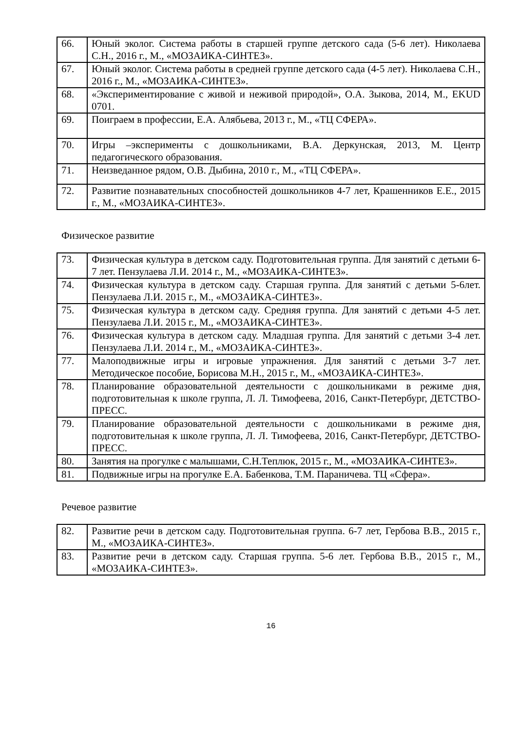| 66. | Юный эколог. Система работы в старшей группе детского сада (5-6 лет). Николаева С.Н., 2016 г., М., «МОЗАИКА-СИНТЕЗ». |
| 67. | Юный эколог. Система работы в средней группе детского сада (4-5 лет). Николаева С.Н., 2016 г., М., «МОЗАИКА-СИНТЕЗ». |
| 68. | «Экспериментирование с живой и неживой природой», О.А. Зыкова, 2014, М., EKUD 0701. |
| 69. | Поиграем в профессии, Е.А. Алябьева, 2013 г., М., «ТЦ СФЕРА». |
| 70. | Игры –эксперименты с дошкольниками, В.А. Деркунская, 2013, М. Центр педагогического образования. |
| 71. | Неизведанное рядом, О.В. Дыбина, 2010 г., М., «ТЦ СФЕРА». |
| 72. | Развитие познавательных способностей дошкольников 4-7 лет, Крашенников Е.Е., 2015 г., М., «МОЗАИКА-СИНТЕЗ». |
Физическое развитие
| 73. | Физическая культура в детском саду. Подготовительная группа. Для занятий с детьми 6-7 лет. Пензулаева Л.И. 2014 г., М., «МОЗАИКА-СИНТЕЗ». |
| 74. | Физическая культура в детском саду. Старшая группа. Для занятий с детьми 5-6лет. Пензулаева Л.И. 2015 г., М., «МОЗАИКА-СИНТЕЗ». |
| 75. | Физическая культура в детском саду. Средняя группа. Для занятий с детьми 4-5 лет. Пензулаева Л.И. 2015 г., М., «МОЗАИКА-СИНТЕЗ». |
| 76. | Физическая культура в детском саду. Младшая группа. Для занятий с детьми 3-4 лет. Пензулаева Л.И. 2014 г., М., «МОЗАИКА-СИНТЕЗ». |
| 77. | Малоподвижные игры и игровые упражнения. Для занятий с детьми 3-7 лет. Методическое пособие, Борисова М.Н., 2015 г., М., «МОЗАИКА-СИНТЕЗ». |
| 78. | Планирование образовательной деятельности с дошкольниками в режиме дня, подготовительная к школе группа, Л. Л. Тимофеева, 2016, Санкт-Петербург, ДЕТСТВО-ПРЕСС. |
| 79. | Планирование образовательной деятельности с дошкольниками в режиме дня, подготовительная к школе группа, Л. Л. Тимофеева, 2016, Санкт-Петербург, ДЕТСТВО-ПРЕСС. |
| 80. | Занятия на прогулке с малышами, С.Н.Теплюк, 2015 г., М., «МОЗАИКА-СИНТЕЗ». |
| 81. | Подвижные игры на прогулке Е.А. Бабенкова, Т.М. Параничева. ТЦ «Сфера». |
Речевое развитие
| 82. | Развитие речи в детском саду. Подготовительная группа. 6-7 лет, Гербова В.В., 2015 г., М., «МОЗАИКА-СИНТЕЗ». |
| 83. | Развитие речи в детском саду. Старшая группа. 5-6 лет. Гербова В.В., 2015 г., М., «МОЗАИКА-СИНТЕЗ». |
16